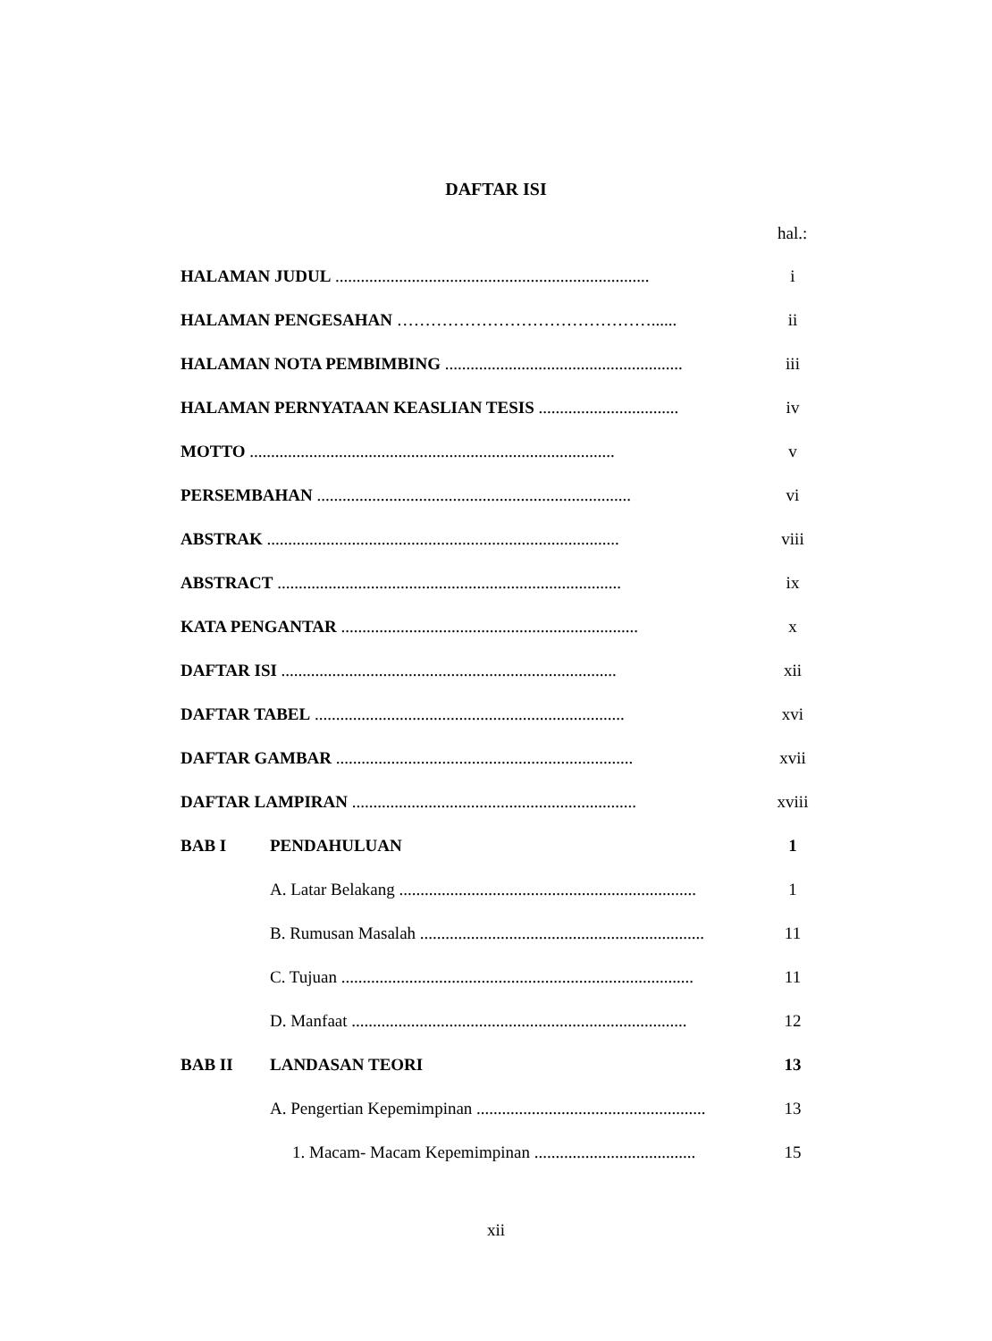DAFTAR ISI
hal.:
HALAMAN JUDUL .......................................................................... i
HALAMAN PENGESAHAN ………………………………………...... ii
HALAMAN NOTA PEMBIMBING ........................................................ iii
HALAMAN PERNYATAAN KEASLIAN TESIS ................................. iv
MOTTO ...................................................................................... v
PERSEMBAHAN .......................................................................... vi
ABSTRAK ................................................................................... viii
ABSTRACT ................................................................................. ix
KATA PENGANTAR ...................................................................... x
DAFTAR ISI ............................................................................... xii
DAFTAR TABEL ......................................................................... xvi
DAFTAR GAMBAR ...................................................................... xvii
DAFTAR LAMPIRAN ................................................................... xviii
BAB I PENDAHULUAN 1
A. Latar Belakang ...................................................................... 1
B. Rumusan Masalah ................................................................... 11
C. Tujuan ................................................................................... 11
D. Manfaat ............................................................................... 12
BAB II LANDASAN TEORI 13
A. Pengertian Kepemimpinan ...................................................... 13
1. Macam- Macam Kepemimpinan ...................................... 15
xii